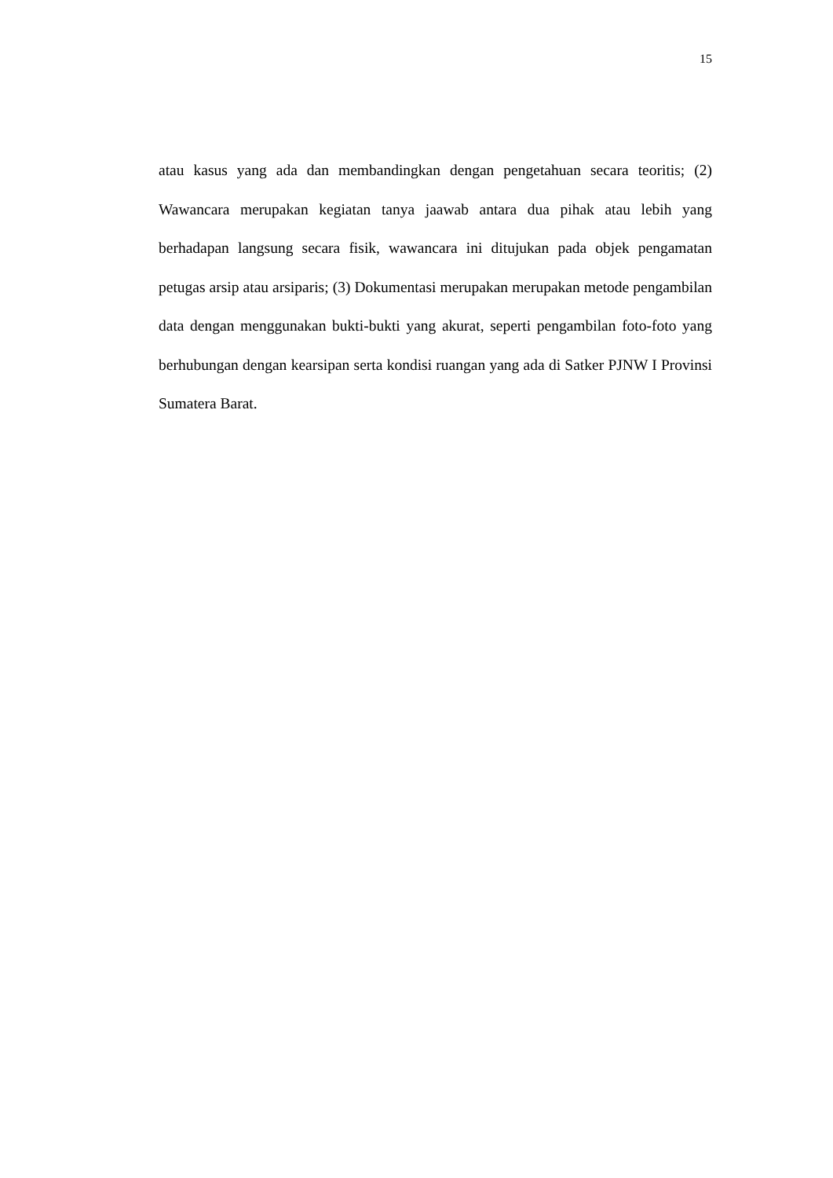15
atau kasus yang ada dan membandingkan dengan pengetahuan secara teoritis; (2) Wawancara merupakan kegiatan tanya jaawab antara dua pihak atau lebih yang berhadapan langsung secara fisik, wawancara ini ditujukan pada objek pengamatan petugas arsip atau arsiparis; (3) Dokumentasi merupakan merupakan metode pengambilan data dengan menggunakan bukti-bukti yang akurat, seperti pengambilan foto-foto yang berhubungan dengan kearsipan serta kondisi ruangan yang ada di Satker PJNW I Provinsi Sumatera Barat.